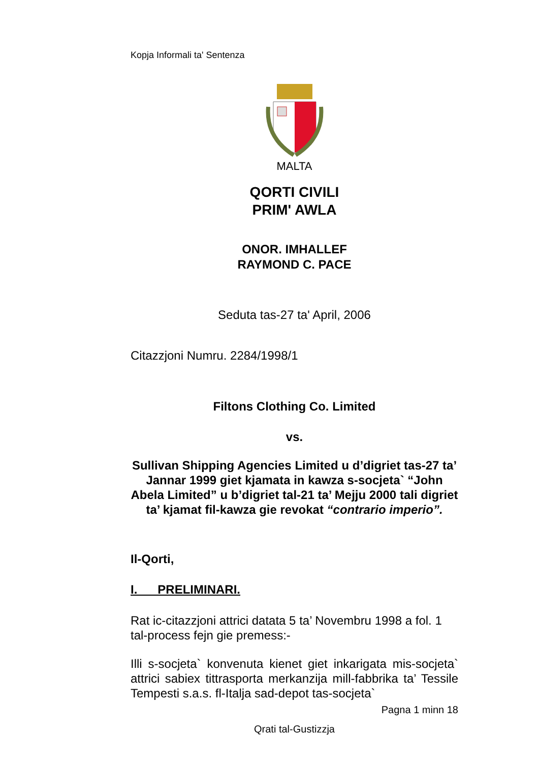Kopja Informali ta' Sentenza
MALTA
QORTI CIVILI
PRIM' AWLA
ONOR. IMHALLEF
RAYMOND C. PACE
Seduta tas-27 ta' April, 2006
Citazzjoni Numru. 2284/1998/1
Filtons Clothing Co. Limited
vs.
Sullivan Shipping Agencies Limited u d’digriet tas-27 ta’ Jannar 1999 giet kjamata in kawza s-socjeta` “John Abela Limited” u b’digriet tal-21 ta’ Mejju 2000 tali digriet ta’ kjamat fil-kawza gie revokat “contrario imperio”.
Il-Qorti,
I. PRELIMINARI.
Rat ic-citazzjoni attrici datata 5 ta’ Novembru 1998 a fol. 1 tal-process fejn gie premess:-
Illi s-socjeta` konvenuta kienet giet inkarigata mis-socjeta` attrici sabiex tittrasporta merkanzija mill-fabbrika ta’ Tessile Tempesti s.a.s. fl-Italja sad-depot tas-socjeta`
Pagna 1 minn 18
Qrati tal-Gustizzja